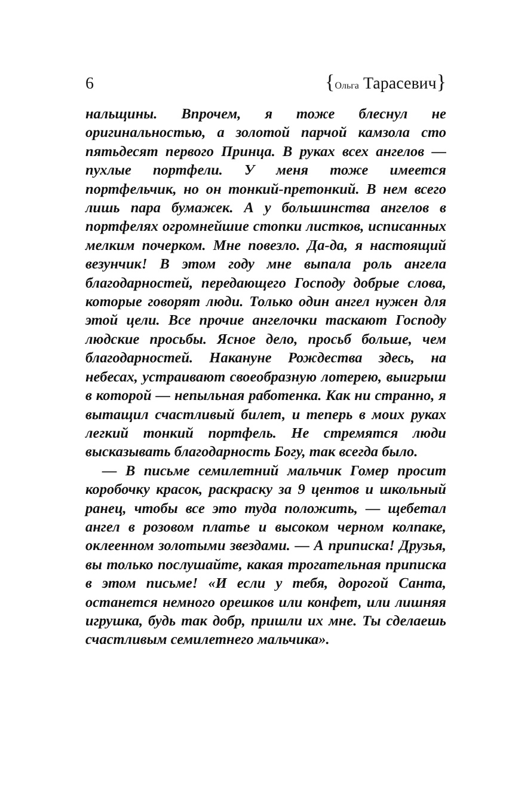6 {Ольга Тарасевич}
нальщины. Впрочем, я тоже блеснул не оригинальностью, а золотой парчой камзола сто пятьдесят первого Принца. В руках всех ангелов — пухлые портфели. У меня тоже имеется портфельчик, но он тонкий-претонкий. В нем всего лишь пара бумажек. А у большинства ангелов в портфелях огромнейшие стопки листков, исписанных мелким почерком. Мне повезло. Да-да, я настоящий везунчик! В этом году мне выпала роль ангела благодарностей, передающего Господу добрые слова, которые говорят люди. Только один ангел нужен для этой цели. Все прочие ангелочки таскают Господу людские просьбы. Ясное дело, просьб больше, чем благодарностей. Накануне Рождества здесь, на небесах, устраивают своеобразную лотерею, выигрыш в которой — непыльная работенка. Как ни странно, я вытащил счастливый билет, и теперь в моих руках легкий тонкий портфель. Не стремятся люди высказывать благодарность Богу, так всегда было.
— В письме семилетний мальчик Гомер просит коробочку красок, раскраску за 9 центов и школьный ранец, чтобы все это туда положить, — щебетал ангел в розовом платье и высоком черном колпаке, оклеенном золотыми звездами. — А приписка! Друзья, вы только послушайте, какая трогательная приписка в этом письме! «И если у тебя, дорогой Санта, останется немного орешков или конфет, или лишняя игрушка, будь так добр, пришли их мне. Ты сделаешь счастливым семилетнего мальчика».